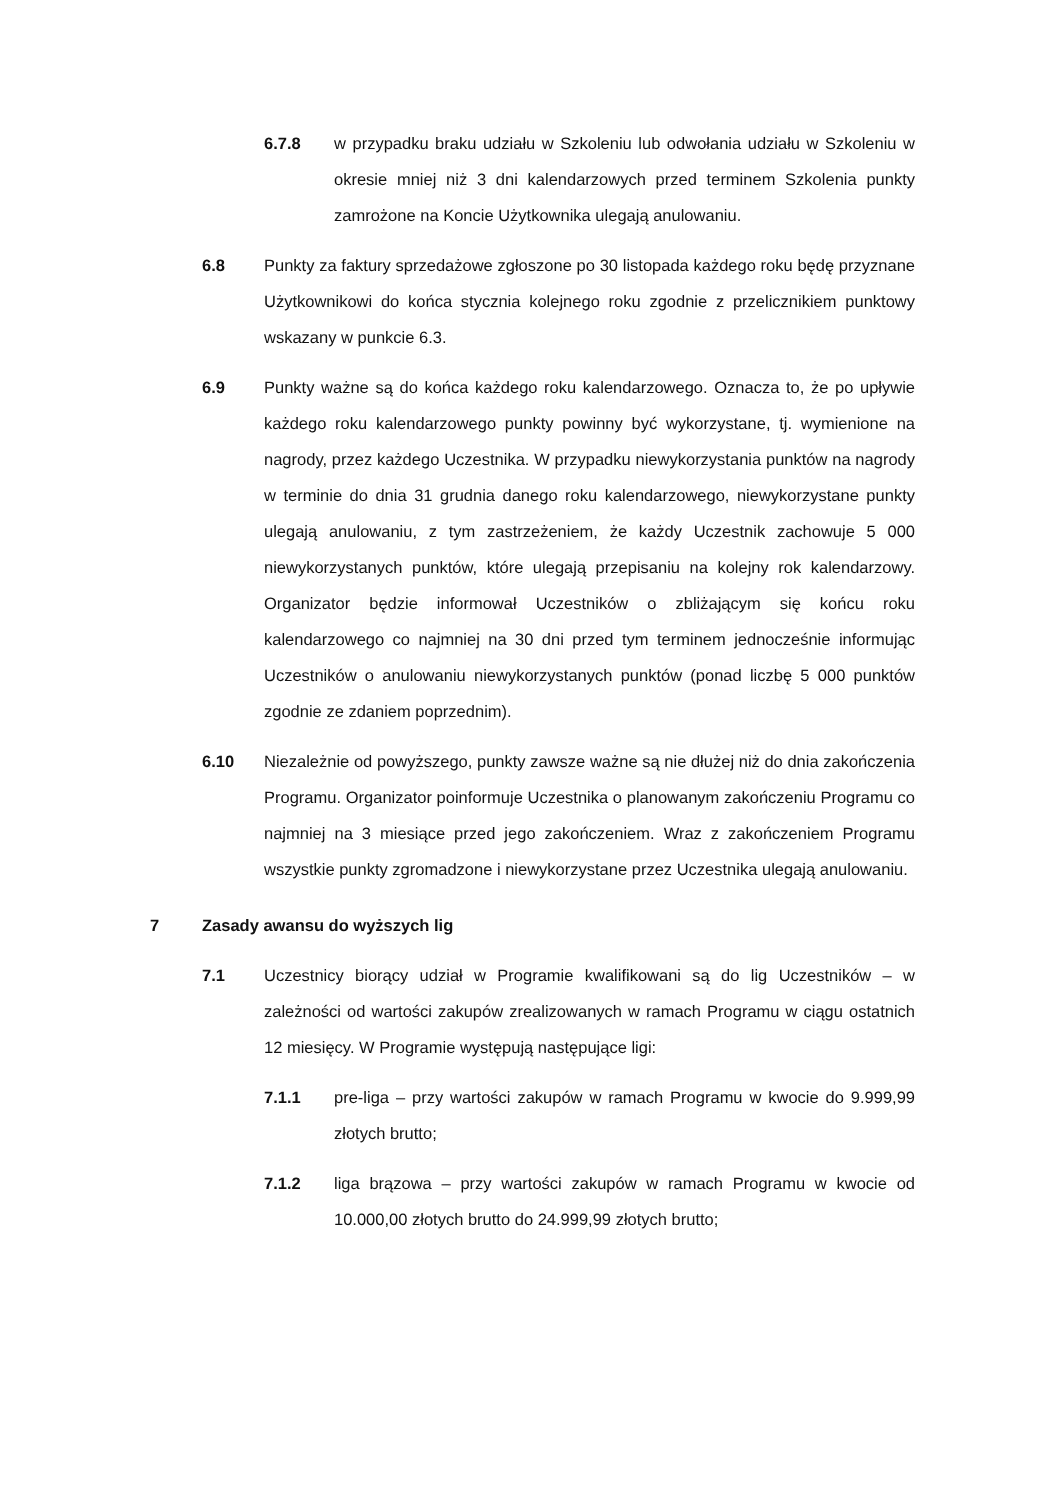6.7.8 w przypadku braku udziału w Szkoleniu lub odwołania udziału w Szkoleniu w okresie mniej niż 3 dni kalendarzowych przed terminem Szkolenia punkty zamrożone na Koncie Użytkownika ulegają anulowaniu.
6.8 Punkty za faktury sprzedażowe zgłoszone po 30 listopada każdego roku będę przyznane Użytkownikowi do końca stycznia kolejnego roku zgodnie z przelicznikiem punktowy wskazany w punkcie 6.3.
6.9 Punkty ważne są do końca każdego roku kalendarzowego. Oznacza to, że po upływie każdego roku kalendarzowego punkty powinny być wykorzystane, tj. wymienione na nagrody, przez każdego Uczestnika. W przypadku niewykorzystania punktów na nagrody w terminie do dnia 31 grudnia danego roku kalendarzowego, niewykorzystane punkty ulegają anulowaniu, z tym zastrzeżeniem, że każdy Uczestnik zachowuje 5 000 niewykorzystanych punktów, które ulegają przepisaniu na kolejny rok kalendarzowy. Organizator będzie informował Uczestników o zbliżającym się końcu roku kalendarzowego co najmniej na 30 dni przed tym terminem jednocześnie informując Uczestników o anulowaniu niewykorzystanych punktów (ponad liczbę 5 000 punktów zgodnie ze zdaniem poprzednim).
6.10 Niezależnie od powyższego, punkty zawsze ważne są nie dłużej niż do dnia zakończenia Programu. Organizator poinformuje Uczestnika o planowanym zakończeniu Programu co najmniej na 3 miesiące przed jego zakończeniem. Wraz z zakończeniem Programu wszystkie punkty zgromadzone i niewykorzystane przez Uczestnika ulegają anulowaniu.
7 Zasady awansu do wyższych lig
7.1 Uczestnicy biorący udział w Programie kwalifikowani są do lig Uczestników – w zależności od wartości zakupów zrealizowanych w ramach Programu w ciągu ostatnich 12 miesięcy. W Programie występują następujące ligi:
7.1.1 pre-liga – przy wartości zakupów w ramach Programu w kwocie do 9.999,99 złotych brutto;
7.1.2 liga brązowa – przy wartości zakupów w ramach Programu w kwocie od 10.000,00 złotych brutto do 24.999,99 złotych brutto;